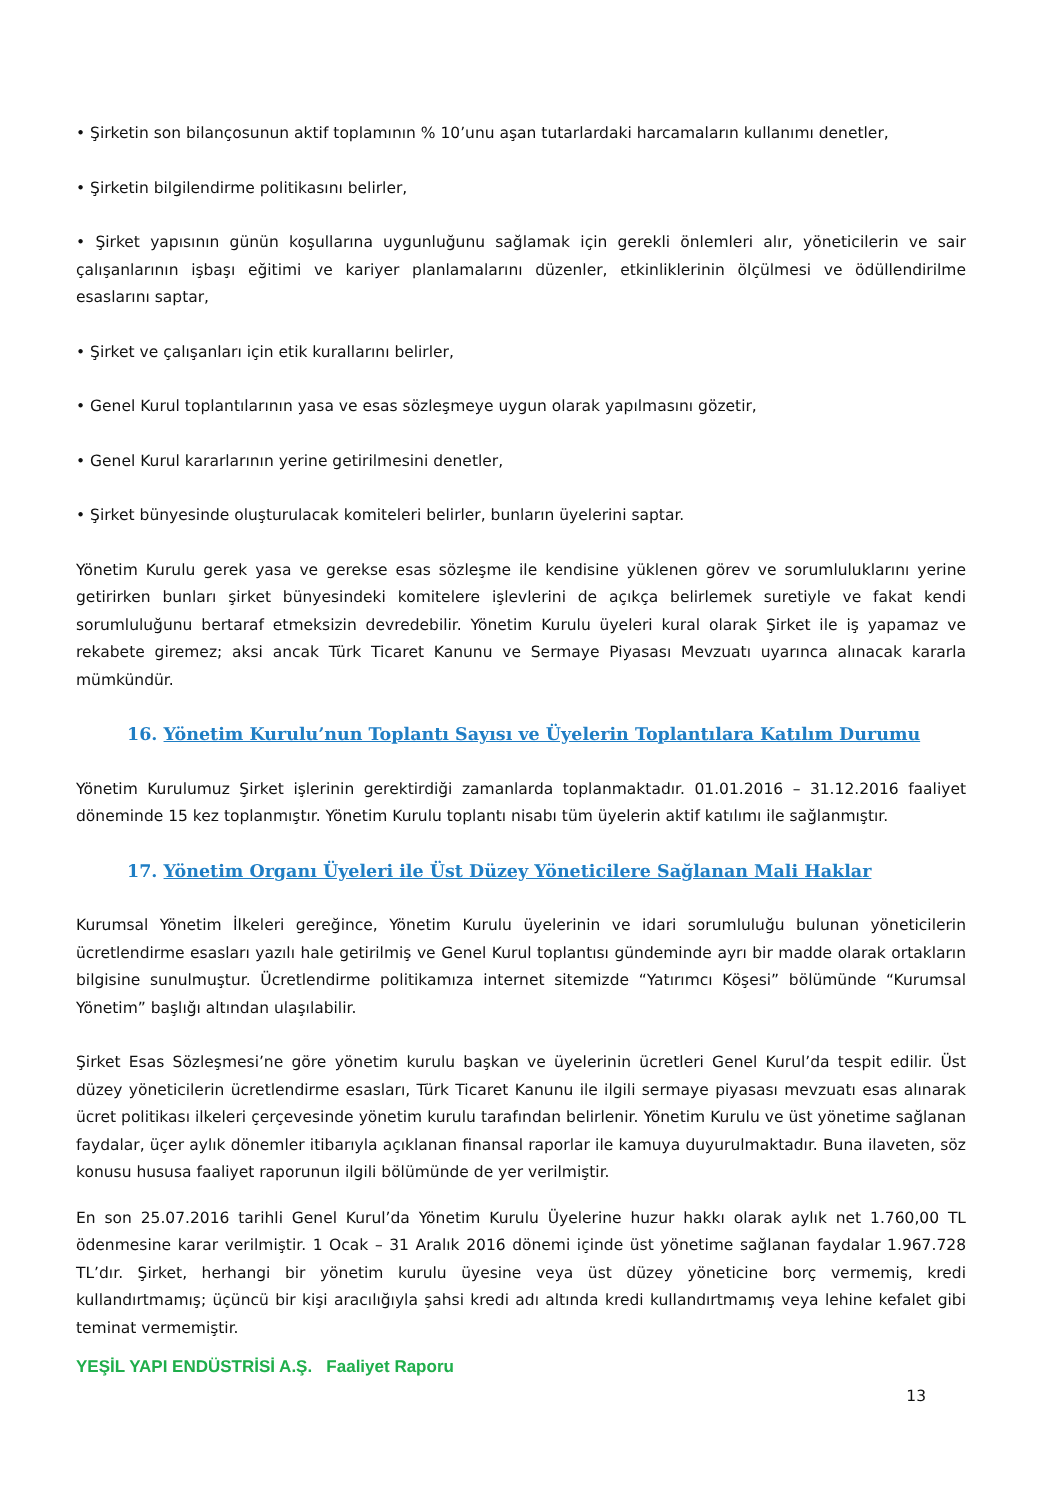• Şirketin son bilançosunun aktif toplamının % 10’unu aşan tutarlardaki harcamaların kullanımı denetler,
• Şirketin bilgilendirme politikasını belirler,
• Şirket yapısının günün koşullarına uygunluğunu sağlamak için gerekli önlemleri alır, yöneticilerin ve sair çalışanlarının işbaşı eğitimi ve kariyer planlamalarını düzenler, etkinliklerinin ölçülmesi ve ödüllendirilme esaslarını saptar,
• Şirket ve çalışanları için etik kurallarını belirler,
• Genel Kurul toplantılarının yasa ve esas sözleşmeye uygun olarak yapılmasını gözetir,
• Genel Kurul kararlarının yerine getirilmesini denetler,
• Şirket bünyesinde oluşturulacak komiteleri belirler, bunların üyelerini saptar.
Yönetim Kurulu gerek yasa ve gerekse esas sözleşme ile kendisine yüklenen görev ve sorumluluklarını yerine getirirken bunları şirket bünyesindeki komitelere işlevlerini de açıkça belirlemek suretiyle ve fakat kendi sorumluluğunu bertaraf etmeksizin devredebilir. Yönetim Kurulu üyeleri kural olarak Şirket ile iş yapamaz ve rekabete giremez; aksi ancak Türk Ticaret Kanunu ve Sermaye Piyasası Mevzuatı uyarınca alınacak kararla mümkündür.
16. Yönetim Kurulu’nun Toplantı Sayısı ve Üyelerin Toplantılara Katılım Durumu
Yönetim Kurulumuz Şirket işlerinin gerektirdiği zamanlarda toplanmaktadır. 01.01.2016 – 31.12.2016 faaliyet döneminde 15 kez toplanmıştır. Yönetim Kurulu toplantı nisabı tüm üyelerin aktif katılımı ile sağlanmıştır.
17. Yönetim Organı Üyeleri ile Üst Düzey Yöneticilere Sağlanan Mali Haklar
Kurumsal Yönetim İlkeleri gereğince, Yönetim Kurulu üyelerinin ve idari sorumluluğu bulunan yöneticilerin ücretlendirme esasları yazılı hale getirilmiş ve Genel Kurul toplantısı gündeminde ayrı bir madde olarak ortakların bilgisine sunulmuştur. Ücretlendirme politikamıza internet sitemizde “Yatırımcı Köşesi” bölümünde “Kurumsal Yönetim” başlığı altından ulaşılabilir.
Şirket Esas Sözleşmesi’ne göre yönetim kurulu başkan ve üyelerinin ücretleri Genel Kurul’da tespit edilir. Üst düzey yöneticilerin ücretlendirme esasları, Türk Ticaret Kanunu ile ilgili sermaye piyasası mevzuatı esas alınarak ücret politikası ilkeleri çerçevesinde yönetim kurulu tarafından belirlenir. Yönetim Kurulu ve üst yönetime sağlanan faydalar, üçer aylık dönemler itibarıyla açıklanan finansal raporlar ile kamuya duyurulmaktadır. Buna ilaveten, söz konusu hususa faaliyet raporunun ilgili bölümünde de yer verilmiştir.
En son 25.07.2016 tarihli Genel Kurul’da Yönetim Kurulu Üyelerine huzur hakkı olarak aylık net 1.760,00 TL ödenmesine karar verilmiştir. 1 Ocak – 31 Aralık 2016 dönemi içinde üst yönetime sağlanan faydalar 1.967.728 TL’dır. Şirket, herhangi bir yönetim kurulu üyesine veya üst düzey yöneticine borç vermemiş, kredi kullandırtmamış; üçüncü bir kişi aracılığıyla şahsi kredi adı altında kredi kullandırtmamış veya lehine kefalet gibi teminat vermemiştir.
YEŞİL YAPI ENDÜSTRİSİ A.Ş. Faaliyet Raporu
13